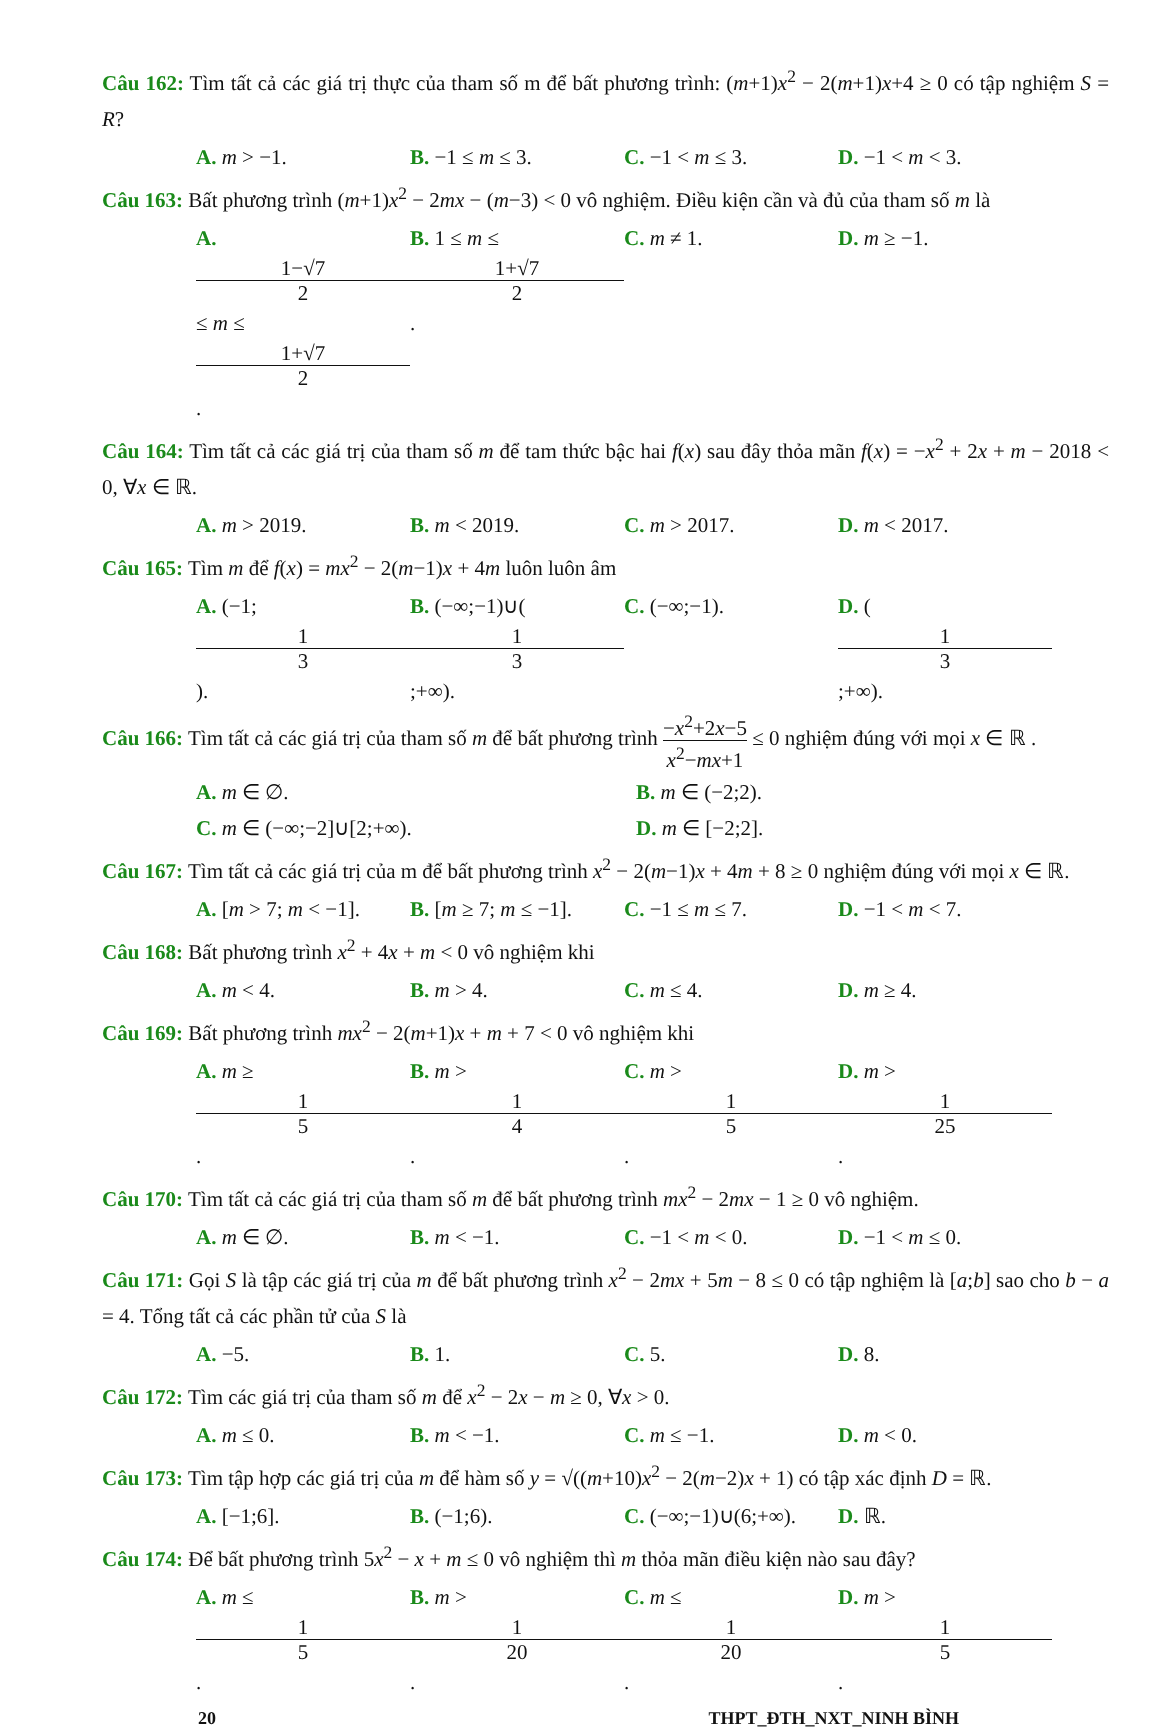Câu 162: Tìm tất cả các giá trị thực của tham số m để bất phương trình: (m+1)x<sup>2</sup> − 2(m+1)x+4 ≥ 0 có tập nghiệm S = R?
A. m > −1. B. −1 ≤ m ≤ 3. C. −1 < m ≤ 3. D. −1 < m < 3.
Câu 163: Bất phương trình (m+1)x<sup>2</sup> − 2mx − (m−3) < 0 vô nghiệm. Điều kiện cần và đủ của tham số m là
A. 1−√7 2 ≤ m ≤ 1+√7 2. B. 1 ≤ m ≤ 1+√7 2. C. m ≠ 1. D. m ≥ −1.
Câu 164: Tìm tất cả các giá trị của tham số m để tam thức bậc hai f(x) sau đây thỏa mãn f(x) = −x<sup>2</sup> + 2x + m − 2018 < 0, ∀x ∈ ℝ.
A. m > 2019. B. m < 2019. C. m > 2017. D. m < 2017.
Câu 165: Tìm m để f(x) = mx<sup>2</sup> − 2(m−1)x + 4m luôn luôn âm
A. (−1; 1 3). B. (−∞;−1)∪(1 3;+∞). C. (−∞;−1). D. (1 3;+∞).
Câu 166: Tìm tất cả các giá trị của tham số m để bất phương trình −x<sup>2</sup>+2x−5 x<sup>2</sup>−mx+1 ≤ 0 nghiệm đúng với mọi x ∈ ℝ .
A. m ∈ ∅. B. m ∈ (−2;2).
C. m ∈ (−∞;−2]∪[2;+∞). D. m ∈ [−2;2].
Câu 167: Tìm tất cả các giá trị của m để bất phương trình x<sup>2</sup> − 2(m−1)x + 4m + 8 ≥ 0 nghiệm đúng với mọi x ∈ ℝ.
A. [m > 7; m < −1]. B. [m ≥ 7; m ≤ −1]. C. −1 ≤ m ≤ 7. D. −1 < m < 7.
Câu 168: Bất phương trình x<sup>2</sup> + 4x + m < 0 vô nghiệm khi
A. m < 4. B. m > 4. C. m ≤ 4. D. m ≥ 4.
Câu 169: Bất phương trình mx<sup>2</sup> − 2(m+1)x + m + 7 < 0 vô nghiệm khi
A. m ≥ 1 5. B. m > 1 4. C. m > 1 5. D. m > 1 25.
Câu 170: Tìm tất cả các giá trị của tham số m để bất phương trình mx<sup>2</sup> − 2mx − 1 ≥ 0 vô nghiệm.
A. m ∈ ∅. B. m < −1. C. −1 < m < 0. D. −1 < m ≤ 0.
Câu 171: Gọi S là tập các giá trị của m để bất phương trình x<sup>2</sup> − 2mx + 5m − 8 ≤ 0 có tập nghiệm là [a;b] sao cho b − a = 4. Tổng tất cả các phần tử của S là
A. −5. B. 1. C. 5. D. 8.
Câu 172: Tìm các giá trị của tham số m để x<sup>2</sup> − 2x − m ≥ 0, ∀x > 0.
A. m ≤ 0. B. m < −1. C. m ≤ −1. D. m < 0.
Câu 173: Tìm tập hợp các giá trị của m để hàm số y = √((m+10)x<sup>2</sup> − 2(m−2)x + 1) có tập xác định D = ℝ.
A. [−1;6]. B. (−1;6). C. (−∞;−1)∪(6;+∞). D. ℝ.
Câu 174: Để bất phương trình 5x<sup>2</sup> − x + m ≤ 0 vô nghiệm thì m thỏa mãn điều kiện nào sau đây?
A. m ≤ 1 5. B. m > 1 20. C. m ≤ 1 20. D. m > 1 5.
20 THPT_ĐTH_NXT_NINH BÌNH